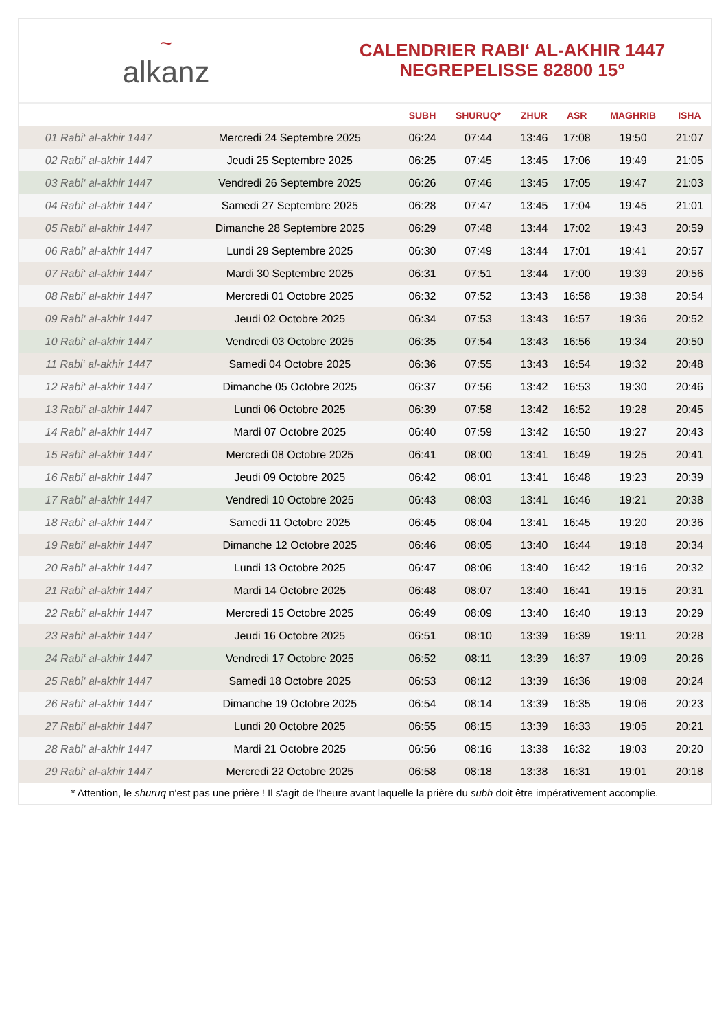~
alkanz
CALENDRIER RABI‘ AL-AKHIR 1447
NEGREPELISSE 82800 15°
| | | SUBH | SHURUQ* | ZHUR | ASR | MAGHRIB | ISHA |
| --- | --- | --- | --- | --- | --- | --- | --- |
| 01 Rabi‘ al-akhir 1447 | Mercredi 24 Septembre 2025 | 06:24 | 07:44 | 13:46 | 17:08 | 19:50 | 21:07 |
| 02 Rabi‘ al-akhir 1447 | Jeudi 25 Septembre 2025 | 06:25 | 07:45 | 13:45 | 17:06 | 19:49 | 21:05 |
| 03 Rabi‘ al-akhir 1447 | Vendredi 26 Septembre 2025 | 06:26 | 07:46 | 13:45 | 17:05 | 19:47 | 21:03 |
| 04 Rabi‘ al-akhir 1447 | Samedi 27 Septembre 2025 | 06:28 | 07:47 | 13:45 | 17:04 | 19:45 | 21:01 |
| 05 Rabi‘ al-akhir 1447 | Dimanche 28 Septembre 2025 | 06:29 | 07:48 | 13:44 | 17:02 | 19:43 | 20:59 |
| 06 Rabi‘ al-akhir 1447 | Lundi 29 Septembre 2025 | 06:30 | 07:49 | 13:44 | 17:01 | 19:41 | 20:57 |
| 07 Rabi‘ al-akhir 1447 | Mardi 30 Septembre 2025 | 06:31 | 07:51 | 13:44 | 17:00 | 19:39 | 20:56 |
| 08 Rabi‘ al-akhir 1447 | Mercredi 01 Octobre 2025 | 06:32 | 07:52 | 13:43 | 16:58 | 19:38 | 20:54 |
| 09 Rabi‘ al-akhir 1447 | Jeudi 02 Octobre 2025 | 06:34 | 07:53 | 13:43 | 16:57 | 19:36 | 20:52 |
| 10 Rabi‘ al-akhir 1447 | Vendredi 03 Octobre 2025 | 06:35 | 07:54 | 13:43 | 16:56 | 19:34 | 20:50 |
| 11 Rabi‘ al-akhir 1447 | Samedi 04 Octobre 2025 | 06:36 | 07:55 | 13:43 | 16:54 | 19:32 | 20:48 |
| 12 Rabi‘ al-akhir 1447 | Dimanche 05 Octobre 2025 | 06:37 | 07:56 | 13:42 | 16:53 | 19:30 | 20:46 |
| 13 Rabi‘ al-akhir 1447 | Lundi 06 Octobre 2025 | 06:39 | 07:58 | 13:42 | 16:52 | 19:28 | 20:45 |
| 14 Rabi‘ al-akhir 1447 | Mardi 07 Octobre 2025 | 06:40 | 07:59 | 13:42 | 16:50 | 19:27 | 20:43 |
| 15 Rabi‘ al-akhir 1447 | Mercredi 08 Octobre 2025 | 06:41 | 08:00 | 13:41 | 16:49 | 19:25 | 20:41 |
| 16 Rabi‘ al-akhir 1447 | Jeudi 09 Octobre 2025 | 06:42 | 08:01 | 13:41 | 16:48 | 19:23 | 20:39 |
| 17 Rabi‘ al-akhir 1447 | Vendredi 10 Octobre 2025 | 06:43 | 08:03 | 13:41 | 16:46 | 19:21 | 20:38 |
| 18 Rabi‘ al-akhir 1447 | Samedi 11 Octobre 2025 | 06:45 | 08:04 | 13:41 | 16:45 | 19:20 | 20:36 |
| 19 Rabi‘ al-akhir 1447 | Dimanche 12 Octobre 2025 | 06:46 | 08:05 | 13:40 | 16:44 | 19:18 | 20:34 |
| 20 Rabi‘ al-akhir 1447 | Lundi 13 Octobre 2025 | 06:47 | 08:06 | 13:40 | 16:42 | 19:16 | 20:32 |
| 21 Rabi‘ al-akhir 1447 | Mardi 14 Octobre 2025 | 06:48 | 08:07 | 13:40 | 16:41 | 19:15 | 20:31 |
| 22 Rabi‘ al-akhir 1447 | Mercredi 15 Octobre 2025 | 06:49 | 08:09 | 13:40 | 16:40 | 19:13 | 20:29 |
| 23 Rabi‘ al-akhir 1447 | Jeudi 16 Octobre 2025 | 06:51 | 08:10 | 13:39 | 16:39 | 19:11 | 20:28 |
| 24 Rabi‘ al-akhir 1447 | Vendredi 17 Octobre 2025 | 06:52 | 08:11 | 13:39 | 16:37 | 19:09 | 20:26 |
| 25 Rabi‘ al-akhir 1447 | Samedi 18 Octobre 2025 | 06:53 | 08:12 | 13:39 | 16:36 | 19:08 | 20:24 |
| 26 Rabi‘ al-akhir 1447 | Dimanche 19 Octobre 2025 | 06:54 | 08:14 | 13:39 | 16:35 | 19:06 | 20:23 |
| 27 Rabi‘ al-akhir 1447 | Lundi 20 Octobre 2025 | 06:55 | 08:15 | 13:39 | 16:33 | 19:05 | 20:21 |
| 28 Rabi‘ al-akhir 1447 | Mardi 21 Octobre 2025 | 06:56 | 08:16 | 13:38 | 16:32 | 19:03 | 20:20 |
| 29 Rabi‘ al-akhir 1447 | Mercredi 22 Octobre 2025 | 06:58 | 08:18 | 13:38 | 16:31 | 19:01 | 20:18 |
* Attention, le shuruq n'est pas une prière ! Il s'agit de l'heure avant laquelle la prière du subh doit être impérativement accomplie.